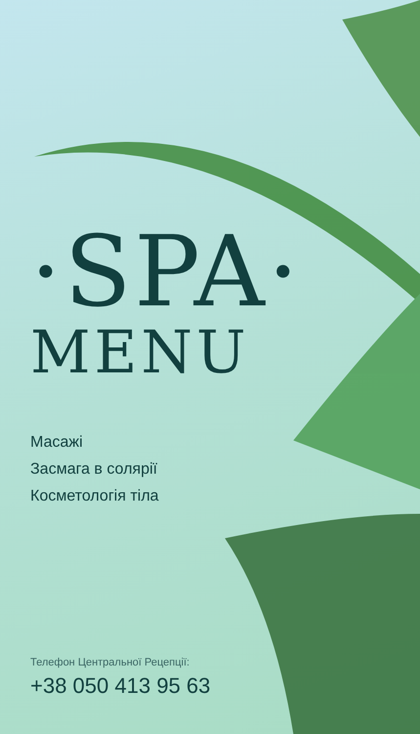·SPA·
MENU
Масажі
Засмага в солярії
Косметологія тіла
Телефон Центральної Рецепції:
+38 050 413 95 63